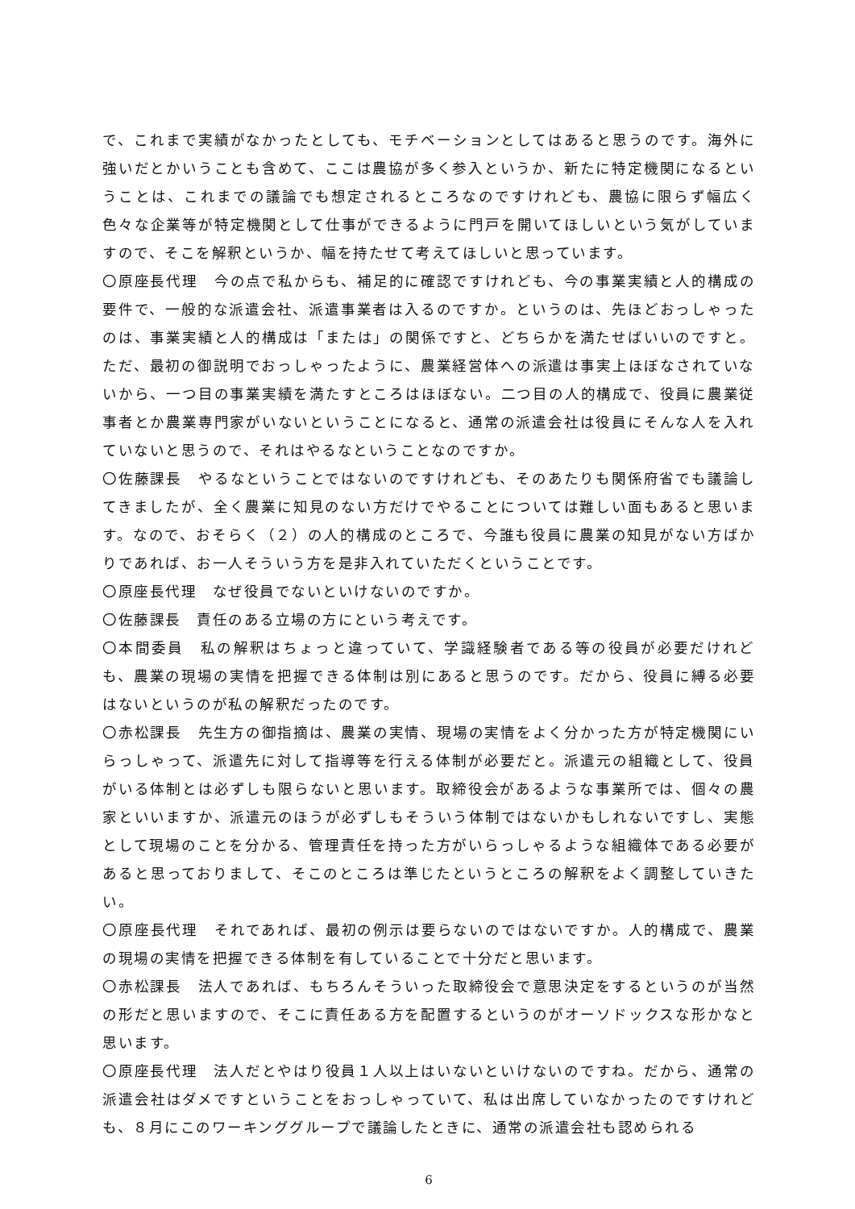で、これまで実績がなかったとしても、モチベーションとしてはあると思うのです。海外に強いだとかいうことも含めて、ここは農協が多く参入というか、新たに特定機関になるということは、これまでの議論でも想定されるところなのですけれども、農協に限らず幅広く色々な企業等が特定機関として仕事ができるように門戸を開いてほしいという気がしていますので、そこを解釈というか、幅を持たせて考えてほしいと思っています。
〇原座長代理　今の点で私からも、補足的に確認ですけれども、今の事業実績と人的構成の要件で、一般的な派遣会社、派遣事業者は入るのですか。というのは、先ほどおっしゃったのは、事業実績と人的構成は「または」の関係ですと、どちらかを満たせばいいのですと。ただ、最初の御説明でおっしゃったように、農業経営体への派遣は事実上ほぼなされていないから、一つ目の事業実績を満たすところはほぼない。二つ目の人的構成で、役員に農業従事者とか農業専門家がいないということになると、通常の派遣会社は役員にそんな人を入れていないと思うので、それはやるなということなのですか。
〇佐藤課長　やるなということではないのですけれども、そのあたりも関係府省でも議論してきましたが、全く農業に知見のない方だけでやることについては難しい面もあると思います。なので、おそらく（２）の人的構成のところで、今誰も役員に農業の知見がない方ばかりであれば、お一人そういう方を是非入れていただくということです。
〇原座長代理　なぜ役員でないといけないのですか。
〇佐藤課長　責任のある立場の方にという考えです。
〇本間委員　私の解釈はちょっと違っていて、学識経験者である等の役員が必要だけれども、農業の現場の実情を把握できる体制は別にあると思うのです。だから、役員に縛る必要はないというのが私の解釈だったのです。
〇赤松課長　先生方の御指摘は、農業の実情、現場の実情をよく分かった方が特定機関にいらっしゃって、派遣先に対して指導等を行える体制が必要だと。派遣元の組織として、役員がいる体制とは必ずしも限らないと思います。取締役会があるような事業所では、個々の農家といいますか、派遣元のほうが必ずしもそういう体制ではないかもしれないですし、実態として現場のことを分かる、管理責任を持った方がいらっしゃるような組織体である必要があると思っておりまして、そこのところは準じたというところの解釈をよく調整していきたい。
〇原座長代理　それであれば、最初の例示は要らないのではないですか。人的構成で、農業の現場の実情を把握できる体制を有していることで十分だと思います。
〇赤松課長　法人であれば、もちろんそういった取締役会で意思決定をするというのが当然の形だと思いますので、そこに責任ある方を配置するというのがオーソドックスな形かなと思います。
〇原座長代理　法人だとやはり役員１人以上はいないといけないのですね。だから、通常の派遣会社はダメですということをおっしゃっていて、私は出席していなかったのですけれども、８月にこのワーキンググループで議論したときに、通常の派遣会社も認められる
6